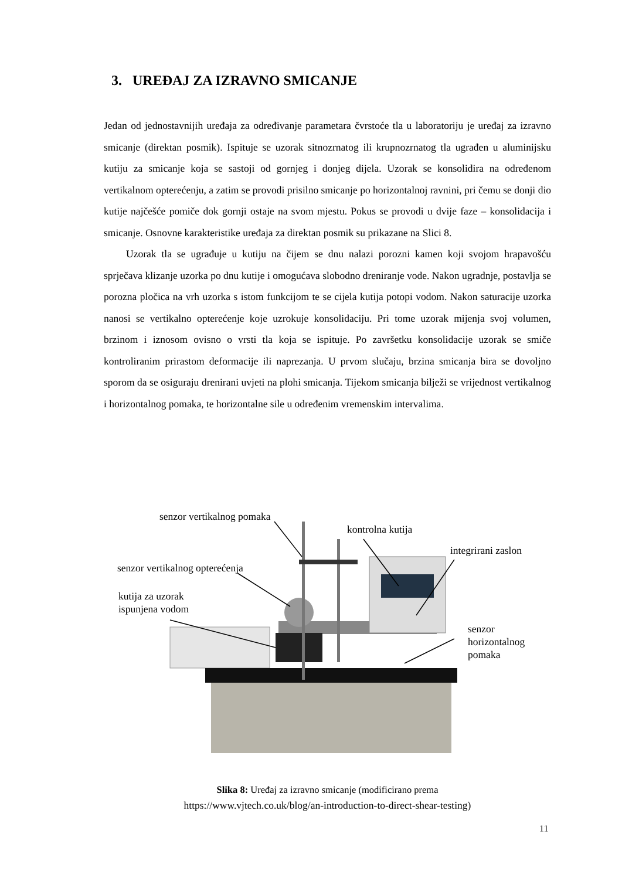3. UREĐAJ ZA IZRAVNO SMICANJE
Jedan od jednostavnijih uređaja za određivanje parametara čvrstoće tla u laboratoriju je uređaj za izravno smicanje (direktan posmik). Ispituje se uzorak sitnozrnatog ili krupnozrnatog tla ugrađen u aluminijsku kutiju za smicanje koja se sastoji od gornjeg i donjeg dijela. Uzorak se konsolidira na određenom vertikalnom opterećenju, a zatim se provodi prisilno smicanje po horizontalnoj ravnini, pri čemu se donji dio kutije najčešće pomiče dok gornji ostaje na svom mjestu. Pokus se provodi u dvije faze – konsolidacija i smicanje. Osnovne karakteristike uređaja za direktan posmik su prikazane na Slici 8.
Uzorak tla se ugrađuje u kutiju na čijem se dnu nalazi porozni kamen koji svojom hrapavošću sprječava klizanje uzorka po dnu kutije i omogućava slobodno dreniranje vode. Nakon ugradnje, postavlja se porozna pločica na vrh uzorka s istom funkcijom te se cijela kutija potopi vodom. Nakon saturacije uzorka nanosi se vertikalno opterećenje koje uzrokuje konsolidaciju. Pri tome uzorak mijenja svoj volumen, brzinom i iznosom ovisno o vrsti tla koja se ispituje. Po završetku konsolidacije uzorak se smiče kontroliranim prirastom deformacije ili naprezanja. U prvom slučaju, brzina smicanja bira se dovoljno sporom da se osiguraju drenirani uvjeti na plohi smicanja. Tijekom smicanja bilježi se vrijednost vertikalnog i horizontalnog pomaka, te horizontalne sile u određenim vremenskim intervalima.
senzor vertikalnog pomaka
kontrolna kutija
integrirani zaslon
senzor vertikalnog opterećenja
kutija za uzorak
ispunjena vodom
senzor
horizontalnog
pomaka
Slika 8: Uređaj za izravno smicanje (modificirano prema
https://www.vjtech.co.uk/blog/an-introduction-to-direct-shear-testing)
11